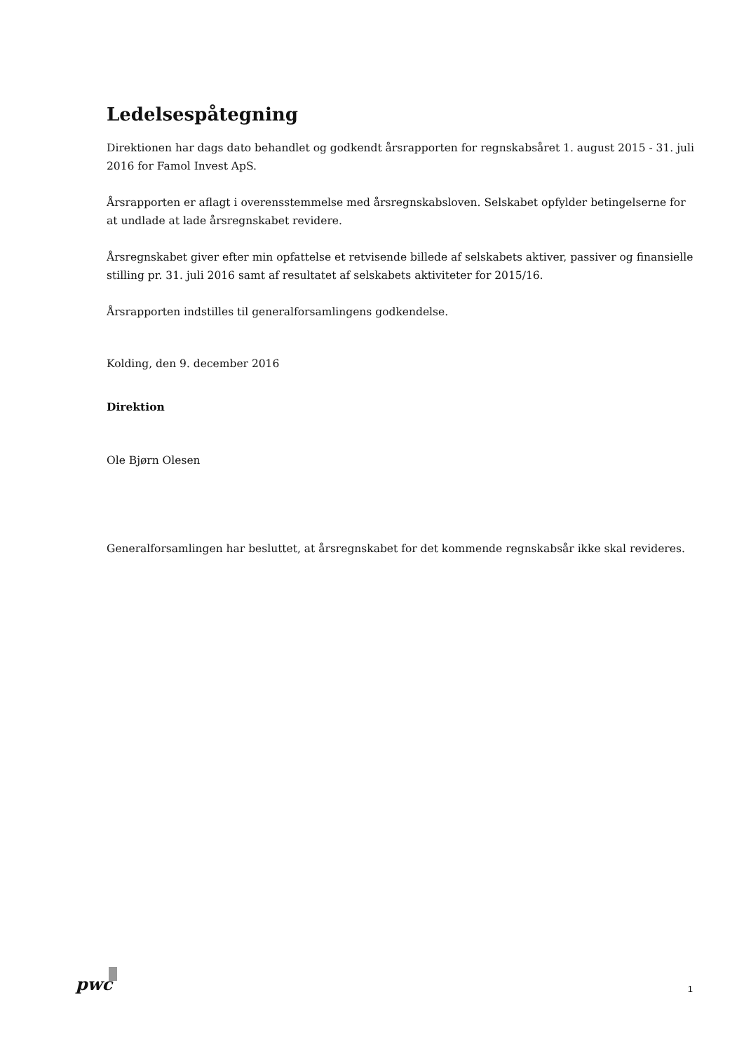Ledelsespåtegning
Direktionen har dags dato behandlet og godkendt årsrapporten for regnskabsåret 1. august 2015 - 31. juli 2016 for Famol Invest ApS.
Årsrapporten er aflagt i overensstemmelse med årsregnskabsloven. Selskabet opfylder betingelserne for at undlade at lade årsregnskabet revidere.
Årsregnskabet giver efter min opfattelse et retvisende billede af selskabets aktiver, passiver og finansielle stilling pr. 31. juli 2016 samt af resultatet af selskabets aktiviteter for 2015/16.
Årsrapporten indstilles til generalforsamlingens godkendelse.
Kolding, den 9. december 2016
Direktion
Ole Bjørn Olesen
Generalforsamlingen har besluttet, at årsregnskabet for det kommende regnskabsår ikke skal revideres.
pwc 1